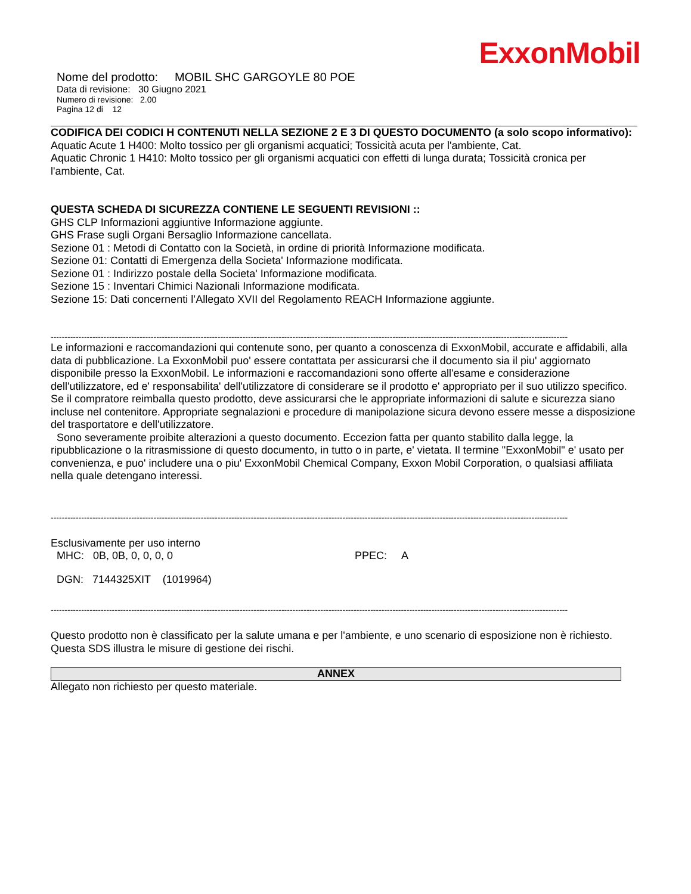ExxonMobil
Nome del prodotto: MOBIL SHC GARGOYLE 80 POE
Data di revisione: 30 Giugno 2021
Numero di revisione: 2.00
Pagina 12 di 12
CODIFICA DEI CODICI H CONTENUTI NELLA SEZIONE 2 E 3 DI QUESTO DOCUMENTO (a solo scopo informativo):
Aquatic Acute 1 H400: Molto tossico per gli organismi acquatici; Tossicità acuta per l'ambiente, Cat.
Aquatic Chronic 1 H410: Molto tossico per gli organismi acquatici con effetti di lunga durata; Tossicità cronica per l'ambiente, Cat.
QUESTA SCHEDA DI SICUREZZA CONTIENE LE SEGUENTI REVISIONI ::
GHS CLP Informazioni aggiuntive Informazione aggiunte.
GHS Frase sugli Organi Bersaglio Informazione cancellata.
Sezione 01 : Metodi di Contatto con la Società, in ordine di priorità Informazione modificata.
Sezione 01: Contatti di Emergenza della Societa' Informazione modificata.
Sezione 01 : Indirizzo postale della Societa' Informazione modificata.
Sezione 15 : Inventari Chimici Nazionali Informazione modificata.
Sezione 15: Dati concernenti l’Allegato XVII del Regolamento REACH Informazione aggiunte.
------------------------------------------------------------------------------------------------------------------------------------------------------------------------------------------
Le informazioni e raccomandazioni qui contenute sono, per quanto a conoscenza di ExxonMobil, accurate e affidabili, alla data di pubblicazione. La ExxonMobil puo' essere contattata per assicurarsi che il documento sia il piu' aggiornato disponibile presso la ExxonMobil. Le informazioni e raccomandazioni sono offerte all'esame e considerazione dell'utilizzatore, ed e' responsabilita' dell'utilizzatore di considerare se il prodotto e' appropriato per il suo utilizzo specifico. Se il compratore reimballa questo prodotto, deve assicurarsi che le appropriate informazioni di salute e sicurezza siano incluse nel contenitore. Appropriate segnalazioni e procedure di manipolazione sicura devono essere messe a disposizione del trasportatore e dell'utilizzatore.
Sono severamente proibite alterazioni a questo documento. Eccezion fatta per quanto stabilito dalla legge, la ripubblicazione o la ritrasmissione di questo documento, in tutto o in parte, e' vietata. Il termine "ExxonMobil" e' usato per convenienza, e puo' includere una o piu' ExxonMobil Chemical Company, Exxon Mobil Corporation, o qualsiasi affiliata nella quale detengano interessi.
------------------------------------------------------------------------------------------------------------------------------------------------------------------------------------------
Esclusivamente per uso interno
MHC: 0B, 0B, 0, 0, 0, 0 PPEC: A
DGN: 7144325XIT (1019964)
------------------------------------------------------------------------------------------------------------------------------------------------------------------------------------------
Questo prodotto non è classificato per la salute umana e per l'ambiente, e uno scenario di esposizione non è richiesto. Questa SDS illustra le misure di gestione dei rischi.
ANNEX
Allegato non richiesto per questo materiale.